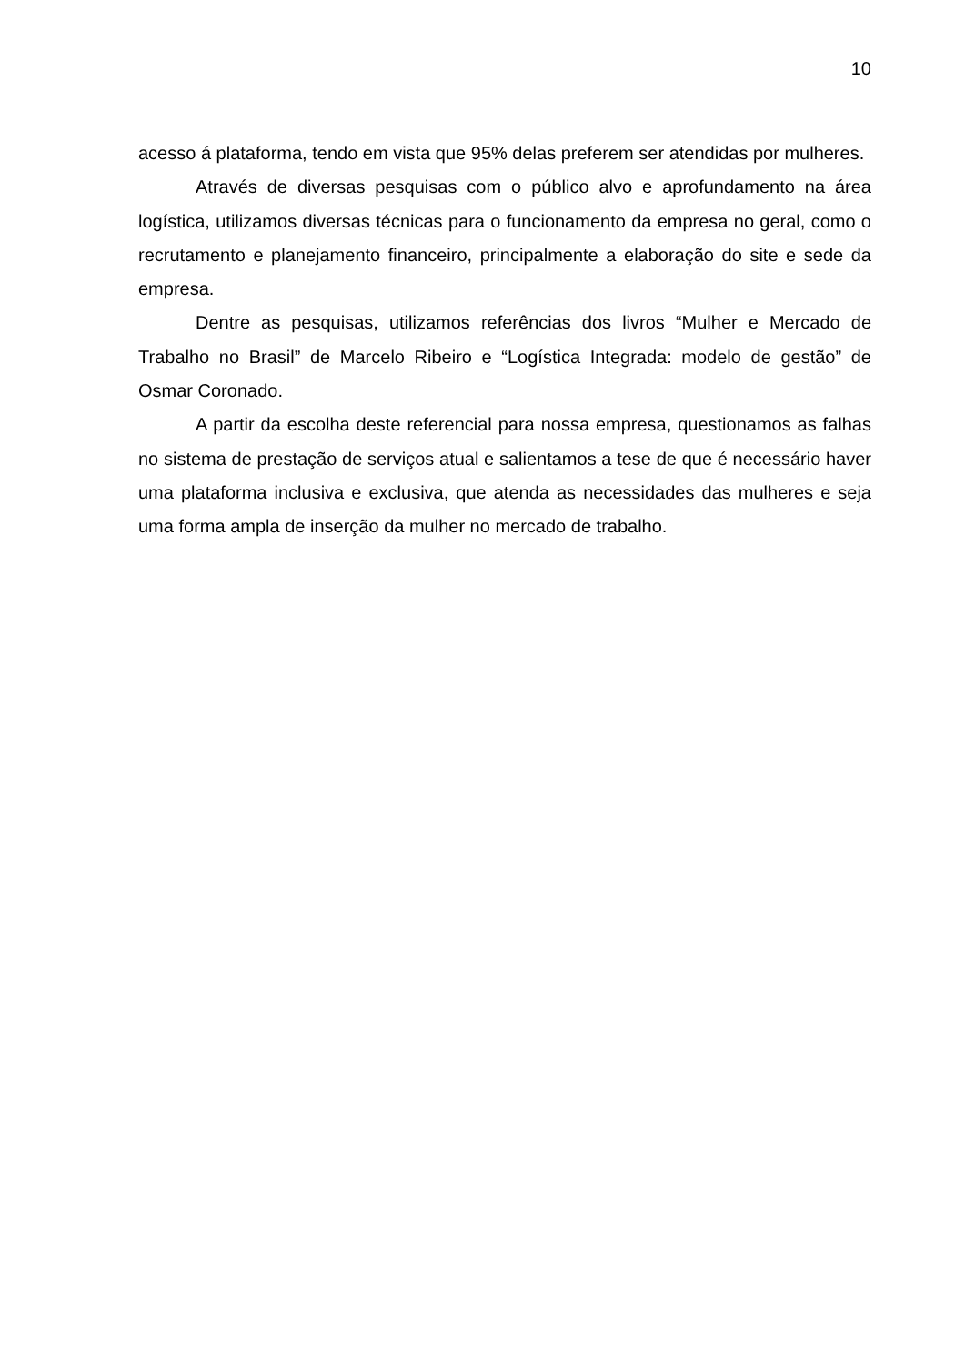10
acesso á plataforma, tendo em vista que 95% delas preferem ser atendidas por mulheres.
Através de diversas pesquisas com o público alvo e aprofundamento na área logística, utilizamos diversas técnicas para o funcionamento da empresa no geral, como o recrutamento e planejamento financeiro, principalmente a elaboração do site e sede da empresa.
Dentre as pesquisas, utilizamos referências dos livros “Mulher e Mercado de Trabalho no Brasil” de Marcelo Ribeiro e “Logística Integrada: modelo de gestão” de Osmar Coronado.
A partir da escolha deste referencial para nossa empresa, questionamos as falhas no sistema de prestação de serviços atual e salientamos a tese de que é necessário haver uma plataforma inclusiva e exclusiva, que atenda as necessidades das mulheres e seja uma forma ampla de inserção da mulher no mercado de trabalho.